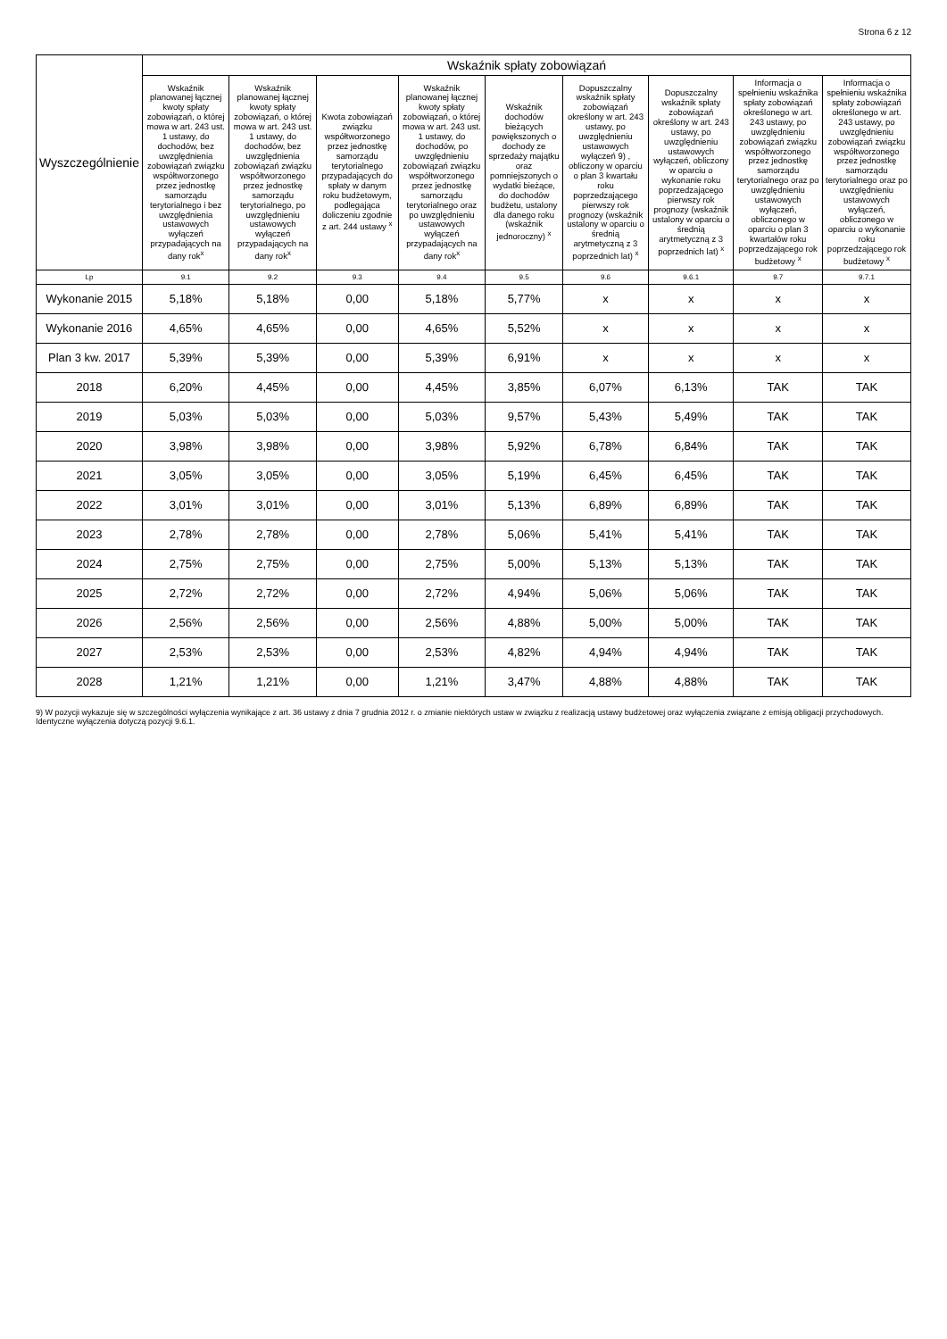Strona 6 z 12
| Wyszczególnienie | Wskaźnik spłaty zobowiązań | | | | | | | | |
| --- | --- | --- | --- | --- | --- | --- | --- | --- | --- |
| | Wskaźnik planowanej łącznej kwoty spłaty zobowiązań, o której mowa w art. 243 ust. 1 ustawy, do dochodów, bez uwzględnienia zobowiązań związku współtworzonego przez jednostkę samorządu terytorialnego i bez uwzględnienia ustawowych wyłączeń przypadających na dany rok<sup>x</sup> | Wskaźnik planowanej łącznej kwoty spłaty zobowiązań, o której mowa w art. 243 ust. 1 ustawy, do dochodów, bez uwzględnienia zobowiązań związku współtworzonego przez jednostkę samorządu terytorialnego, po uwzględnieniu ustawowych wyłączeń przypadających na dany rok<sup>x</sup> | Kwota zobowiązań związku współtworzonego przez jednostkę samorządu terytorialnego przypadających do spłaty w danym roku budżetowym, podlegająca doliczeniu zgodnie z art. 244 ustawy <sup>x</sup> | Wskaźnik planowanej łącznej kwoty spłaty zobowiązań, o której mowa w art. 243 ust. 1 ustawy, do dochodów, po uwzględnieniu zobowiązań związku współtworzonego przez jednostkę samorządu terytorialnego oraz po uwzględnieniu ustawowych wyłączeń przypadających na dany rok<sup>x</sup> | Wskaźnik dochodów bieżących powiększonych o dochody ze sprzedaży majątku oraz pomniejszonych o wydatki bieżące, do dochodów budżetu, ustalony dla danego roku (wskaźnik jednoroczny) <sup>x</sup> | Dopuszczalny wskaźnik spłaty zobowiązań określony w art. 243 ustawy, po uwzględnieniu ustawowych wyłączeń 9) , obliczony w oparciu o plan 3 kwartału roku poprzedzającego pierwszy rok prognozy (wskaźnik ustalony w oparciu o średnią arytmetyczną z 3 poprzednich lat) <sup>x</sup> | Dopuszczalny wskaźnik spłaty zobowiązań określony w art. 243 ustawy, po uwzględnieniu ustawowych wyłączeń, obliczony w oparciu o wykonanie roku poprzedzającego pierwszy rok prognozy (wskaźnik ustalony w oparciu o średnią arytmetyczną z 3 poprzednich lat) <sup>x</sup> | Informacja o spełnieniu wskaźnika spłaty zobowiązań określonego w art. 243 ustawy, po uwzględnieniu zobowiązań związku współtworzonego przez jednostkę samorządu terytorialnego oraz po uwzględnieniu ustawowych wyłączeń, obliczonego w oparciu o plan 3 kwartałów roku poprzedzającego rok budżetowy <sup>x</sup> | Informacja o spełnieniu wskaźnika spłaty zobowiązań określonego w art. 243 ustawy, po uwzględnieniu zobowiązań związku współtworzonego przez jednostkę samorządu terytorialnego oraz po uwzględnieniu ustawowych wyłączeń, obliczonego w oparciu o wykonanie roku poprzedzającego rok budżetowy <sup>x</sup> |
| Lp | 9.1 | 9.2 | 9.3 | 9.4 | 9.5 | 9.6 | 9.6.1 | 9.7 | 9.7.1 |
| Wykonanie 2015 | 5,18% | 5,18% | 0,00 | 5,18% | 5,77% | x | x | x | x |
| Wykonanie 2016 | 4,65% | 4,65% | 0,00 | 4,65% | 5,52% | x | x | x | x |
| Plan 3 kw. 2017 | 5,39% | 5,39% | 0,00 | 5,39% | 6,91% | x | x | x | x |
| 2018 | 6,20% | 4,45% | 0,00 | 4,45% | 3,85% | 6,07% | 6,13% | TAK | TAK |
| 2019 | 5,03% | 5,03% | 0,00 | 5,03% | 9,57% | 5,43% | 5,49% | TAK | TAK |
| 2020 | 3,98% | 3,98% | 0,00 | 3,98% | 5,92% | 6,78% | 6,84% | TAK | TAK |
| 2021 | 3,05% | 3,05% | 0,00 | 3,05% | 5,19% | 6,45% | 6,45% | TAK | TAK |
| 2022 | 3,01% | 3,01% | 0,00 | 3,01% | 5,13% | 6,89% | 6,89% | TAK | TAK |
| 2023 | 2,78% | 2,78% | 0,00 | 2,78% | 5,06% | 5,41% | 5,41% | TAK | TAK |
| 2024 | 2,75% | 2,75% | 0,00 | 2,75% | 5,00% | 5,13% | 5,13% | TAK | TAK |
| 2025 | 2,72% | 2,72% | 0,00 | 2,72% | 4,94% | 5,06% | 5,06% | TAK | TAK |
| 2026 | 2,56% | 2,56% | 0,00 | 2,56% | 4,88% | 5,00% | 5,00% | TAK | TAK |
| 2027 | 2,53% | 2,53% | 0,00 | 2,53% | 4,82% | 4,94% | 4,94% | TAK | TAK |
| 2028 | 1,21% | 1,21% | 0,00 | 1,21% | 3,47% | 4,88% | 4,88% | TAK | TAK |
9) W pozycji wykazuje się w szczególności wyłączenia wynikające z art. 36 ustawy z dnia 7 grudnia 2012 r. o zmianie niektórych ustaw w związku z realizacją ustawy budżetowej oraz wyłączenia związane z emisją obligacji przychodowych. Identyczne wyłączenia dotyczą pozycji 9.6.1.